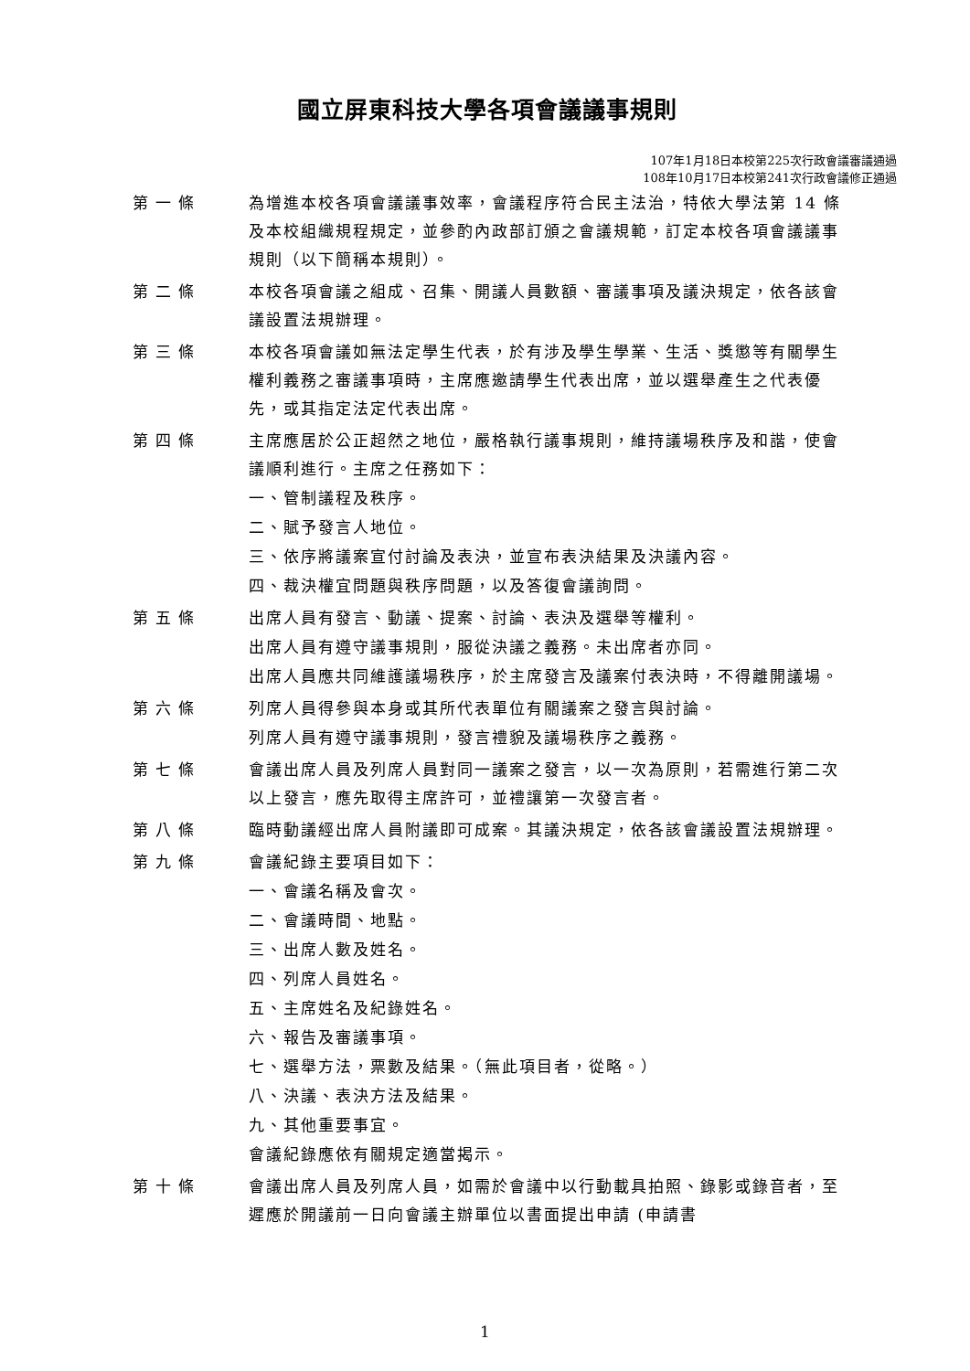國立屏東科技大學各項會議議事規則
107年1月18日本校第225次行政會議審議通過
108年10月17日本校第241次行政會議修正通過
第一條 為增進本校各項會議議事效率，會議程序符合民主法治，特依大學法第 14 條及本校組織規程規定，並參酌內政部訂頒之會議規範，訂定本校各項會議議事規則（以下簡稱本規則）。
第二條 本校各項會議之組成、召集、開議人員數額、審議事項及議決規定，依各該會議設置法規辦理。
第三條 本校各項會議如無法定學生代表，於有涉及學生學業、生活、獎懲等有關學生權利義務之審議事項時，主席應邀請學生代表出席，並以選舉產生之代表優先，或其指定法定代表出席。
第四條 主席應居於公正超然之地位，嚴格執行議事規則，維持議場秩序及和諧，使會議順利進行。主席之任務如下：
一、管制議程及秩序。
二、賦予發言人地位。
三、依序將議案宣付討論及表決，並宣布表決結果及決議內容。
四、裁決權宜問題與秩序問題，以及答復會議詢問。
第五條 出席人員有發言、動議、提案、討論、表決及選舉等權利。
出席人員有遵守議事規則，服從決議之義務。未出席者亦同。
出席人員應共同維護議場秩序，於主席發言及議案付表決時，不得離開議場。
第六條 列席人員得參與本身或其所代表單位有關議案之發言與討論。
列席人員有遵守議事規則，發言禮貌及議場秩序之義務。
第七條 會議出席人員及列席人員對同一議案之發言，以一次為原則，若需進行第二次以上發言，應先取得主席許可，並禮讓第一次發言者。
第八條 臨時動議經出席人員附議即可成案。其議決規定，依各該會議設置法規辦理。
第九條 會議紀錄主要項目如下：
一、會議名稱及會次。
二、會議時間、地點。
三、出席人數及姓名。
四、列席人員姓名。
五、主席姓名及紀錄姓名。
六、報告及審議事項。
七、選舉方法，票數及結果。（無此項目者，從略。）
八、決議、表決方法及結果。
九、其他重要事宜。
會議紀錄應依有關規定適當揭示。
第十條 會議出席人員及列席人員，如需於會議中以行動載具拍照、錄影或錄音者，至遲應於開議前一日向會議主辦單位以書面提出申請 (申請書
1